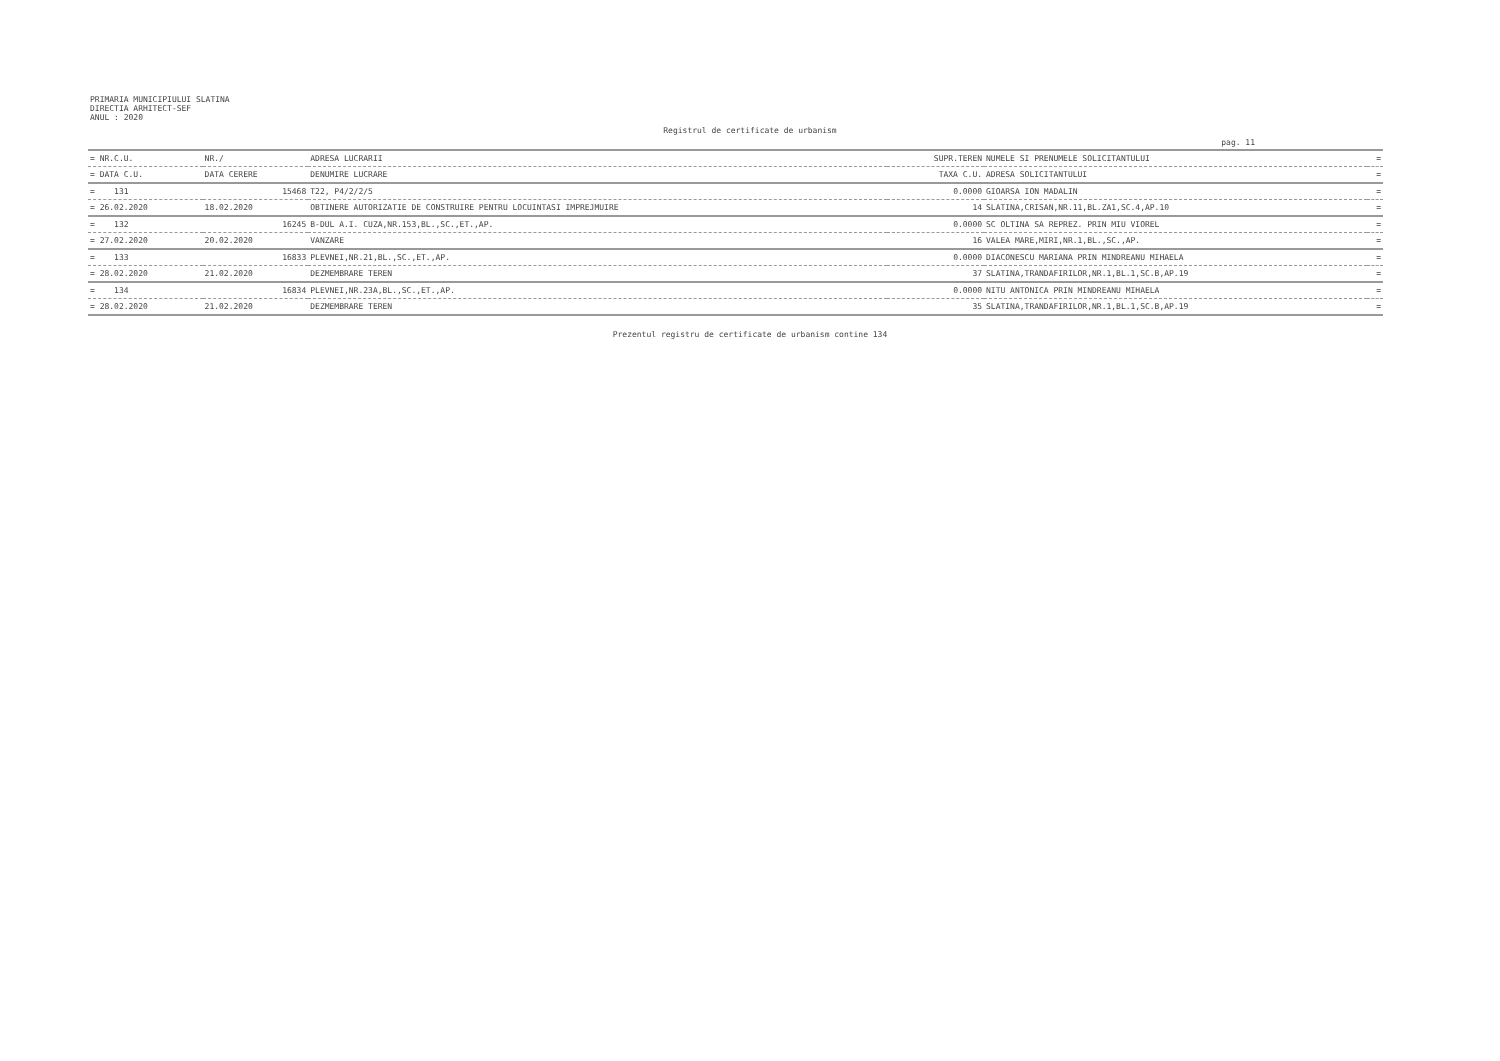PRIMARIA MUNICIPIULUI SLATINA
DIRECTIA ARHITECT-SEF
ANUL : 2020
Registrul de certificate de urbanism
pag. 11
| = NR.C.U. | NR./ | ADRESA LUCRARII | SUPR.TEREN | NUMELE SI PRENUMELE SOLICITANTULUI | = |
| --- | --- | --- | --- | --- | --- |
| = DATA C.U. | DATA CERERE | DENUMIRE LUCRARE | TAXA C.U. | ADRESA SOLICITANTULUI | = |
| = 131 | 15468 | T22, P4/2/2/5 | 0.0000 | GIOARSA ION MADALIN | = |
| = 26.02.2020 | 18.02.2020 | OBTINERE AUTORIZATIE DE CONSTRUIRE PENTRU LOCUINTASI IMPREJMUIRE | 14 | SLATINA,CRISAN,NR.11,BL.ZA1,SC.4,AP.10 | = |
| = 132 | 16245 | B-DUL A.I. CUZA,NR.153,BL.,SC.,ET.,AP. | 0.0000 | SC OLTINA SA REPREZ. PRIN MIU VIOREL | = |
| = 27.02.2020 | 20.02.2020 | VANZARE | 16 | VALEA MARE,MIRI,NR.1,BL.,SC.,AP. | = |
| = 133 | 16833 | PLEVNEI,NR.21,BL.,SC.,ET.,AP. | 0.0000 | DIACONESCU MARIANA PRIN MINDREANU MIHAELA | = |
| = 28.02.2020 | 21.02.2020 | DEZMEMBRARE TEREN | 37 | SLATINA,TRANDAFIRILOR,NR.1,BL.1,SC.B,AP.19 | = |
| = 134 | 16834 | PLEVNEI,NR.23A,BL.,SC.,ET.,AP. | 0.0000 | NITU ANTONICA PRIN MINDREANU MIHAELA | = |
| = 28.02.2020 | 21.02.2020 | DEZMEMBRARE TEREN | 35 | SLATINA,TRANDAFIRILOR,NR.1,BL.1,SC.B,AP.19 | = |
Prezentul registru de certificate de urbanism contine 134